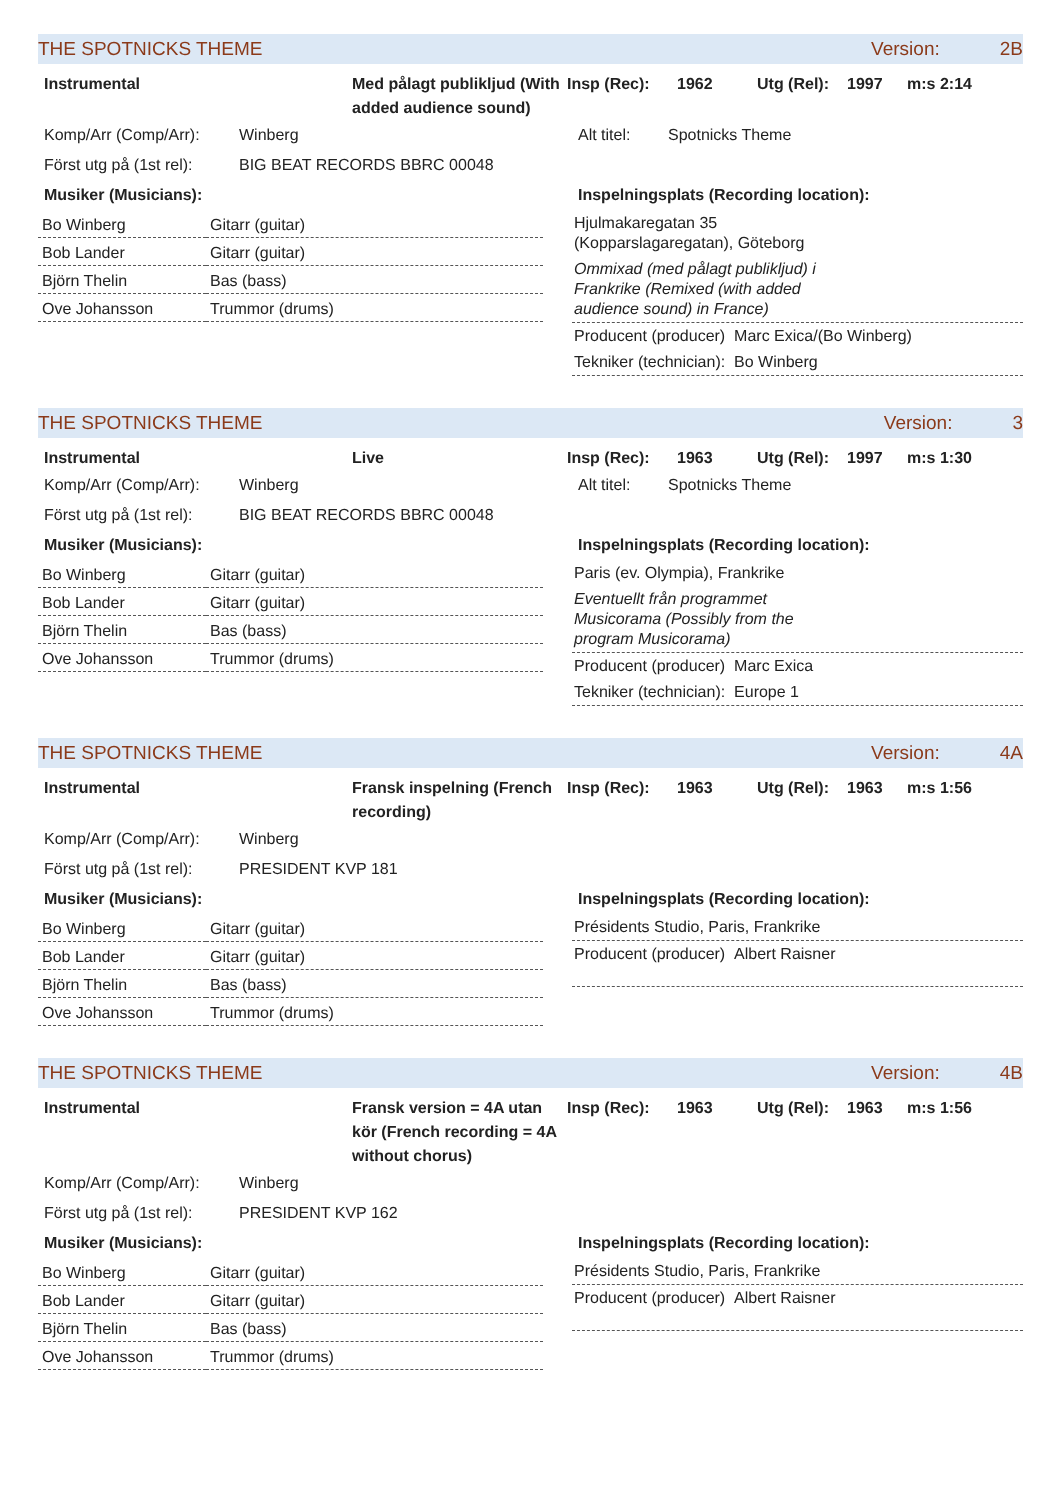THE SPOTNICKS THEME Version: 2B
Instrumental Med pålagt publikljud (With added audience sound) Insp (Rec): 1962 Utg (Rel): 1997 m:s 2:14
Komp/Arr (Comp/Arr): Winberg
Först utg på (1st rel): BIG BEAT RECORDS BBRC 00048
Musiker (Musicians):
| Bo Winberg | Gitarr (guitar) |
| Bob Lander | Gitarr (guitar) |
| Björn Thelin | Bas (bass) |
| Ove Johansson | Trummor (drums) |
Alt titel: Spotnicks Theme
Inspelningsplats (Recording location):
Hjulmakaregatan 35
(Kopparslagaregatan), Göteborg
Ommixad (med pålagt publikljud) i
Frankrike (Remixed (with added
audience sound) in France)
Producent (producer) Marc Exica/(Bo Winberg)
Tekniker (technician): Bo Winberg
THE SPOTNICKS THEME Version: 3
Instrumental Live Insp (Rec): 1963 Utg (Rel): 1997 m:s 1:30
Komp/Arr (Comp/Arr): Winberg
Först utg på (1st rel): BIG BEAT RECORDS BBRC 00048
Musiker (Musicians):
| Bo Winberg | Gitarr (guitar) |
| Bob Lander | Gitarr (guitar) |
| Björn Thelin | Bas (bass) |
| Ove Johansson | Trummor (drums) |
Alt titel: Spotnicks Theme
Inspelningsplats (Recording location):
Paris (ev. Olympia), Frankrike
Eventuellt från programmet
Musicorama (Possibly from the
program Musicorama)
Producent (producer) Marc Exica
Tekniker (technician): Europe 1
THE SPOTNICKS THEME Version: 4A
Instrumental Fransk inspelning (French recording) Insp (Rec): 1963 Utg (Rel): 1963 m:s 1:56
Komp/Arr (Comp/Arr): Winberg
Först utg på (1st rel): PRESIDENT KVP 181
Musiker (Musicians):
| Bo Winberg | Gitarr (guitar) |
| Bob Lander | Gitarr (guitar) |
| Björn Thelin | Bas (bass) |
| Ove Johansson | Trummor (drums) |
Inspelningsplats (Recording location):
Présidents Studio, Paris, Frankrike
Producent (producer) Albert Raisner
THE SPOTNICKS THEME Version: 4B
Instrumental Fransk version = 4A utan kör (French recording = 4A without chorus) Insp (Rec): 1963 Utg (Rel): 1963 m:s 1:56
Komp/Arr (Comp/Arr): Winberg
Först utg på (1st rel): PRESIDENT KVP 162
Musiker (Musicians):
| Bo Winberg | Gitarr (guitar) |
| Bob Lander | Gitarr (guitar) |
| Björn Thelin | Bas (bass) |
| Ove Johansson | Trummor (drums) |
Inspelningsplats (Recording location):
Présidents Studio, Paris, Frankrike
Producent (producer) Albert Raisner